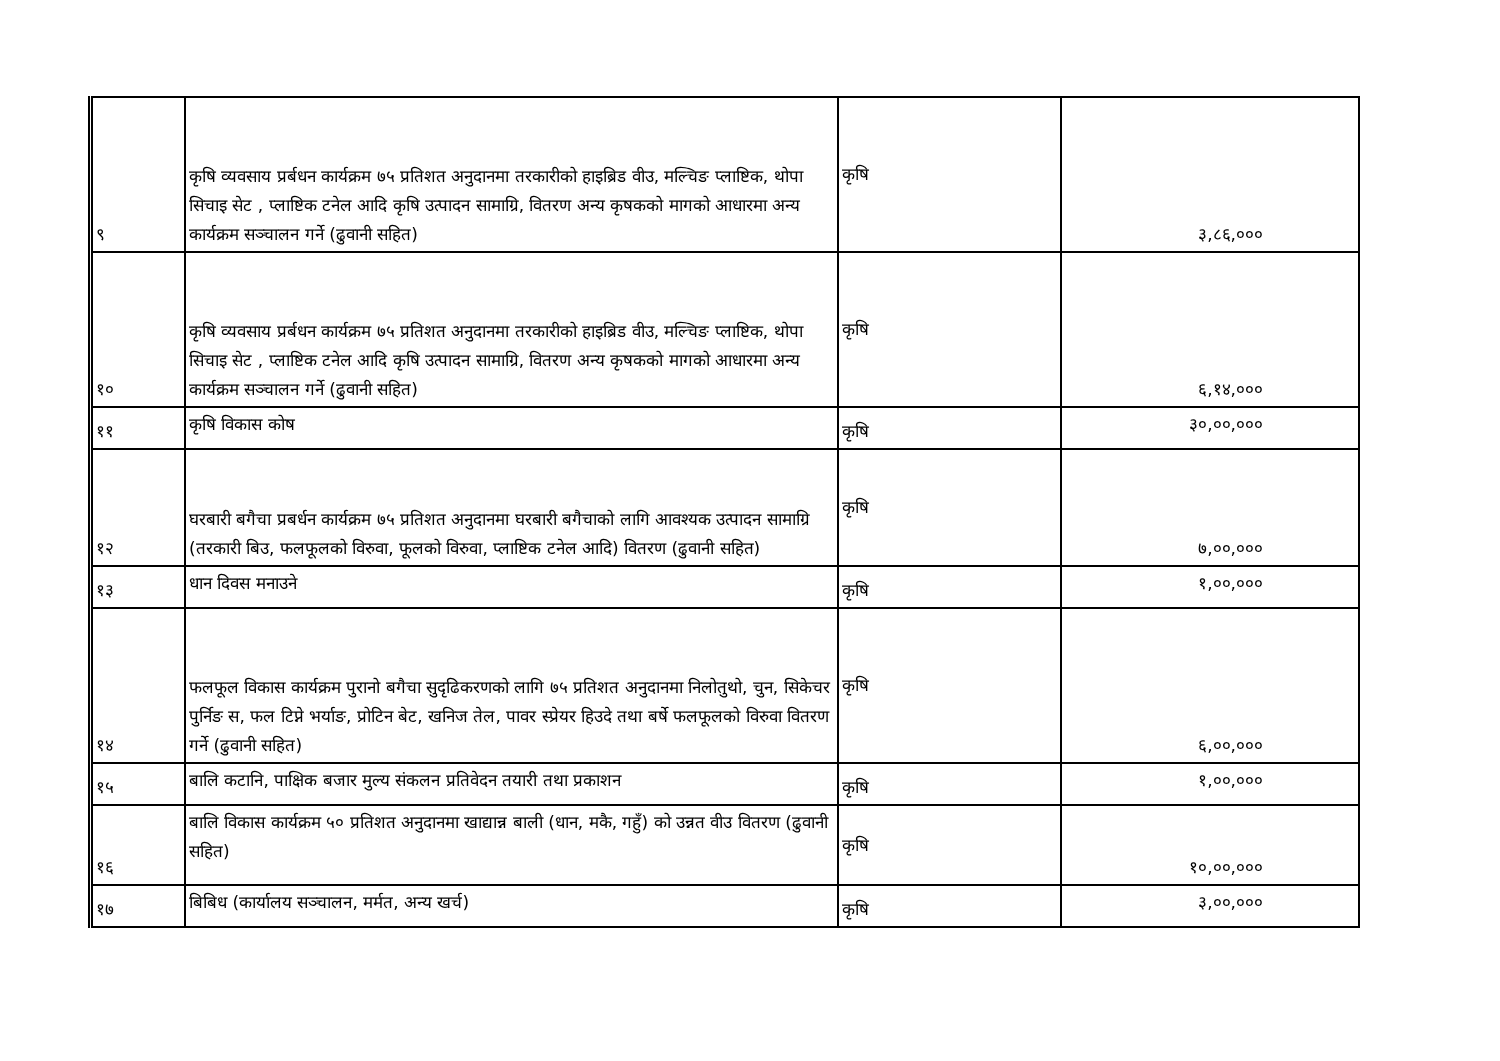| ९ | कृषि व्यवसाय प्रर्बधन कार्यक्रम ७५ प्रतिशत अनुदानमा तरकारीको हाइब्रिड वीउ, मल्चिङ प्लाष्टिक, थोपा सिचाइ सेट , प्लाष्टिक टनेल आदि कृषि उत्पादन सामाग्रि, वितरण अन्य कृषकको मागको आधारमा अन्य कार्यक्रम सञ्चालन गर्ने (ढुवानी सहित) | कृषि | ३,८६,००० |
| १० | कृषि व्यवसाय प्रर्बधन कार्यक्रम ७५ प्रतिशत अनुदानमा तरकारीको हाइब्रिड वीउ, मल्चिङ प्लाष्टिक, थोपा सिचाइ सेट , प्लाष्टिक टनेल आदि कृषि उत्पादन सामाग्रि, वितरण अन्य कृषकको मागको आधारमा अन्य कार्यक्रम सञ्चालन गर्ने (ढुवानी सहित) | कृषि | ६,१४,००० |
| ११ | कृषि विकास कोष | कृषि | ३०,००,००० |
| १२ | घरबारी बगैचा प्रबर्धन कार्यक्रम ७५ प्रतिशत अनुदानमा घरबारी बगैचाको लागि आवश्यक उत्पादन सामाग्रि (तरकारी बिउ, फलफूलको विरुवा, फूलको विरुवा, प्लाष्टिक टनेल आदि) वितरण (ढुवानी सहित) | कृषि | ७,००,००० |
| १३ | धान दिवस मनाउने | कृषि | १,००,००० |
| १४ | फलफूल विकास कार्यक्रम पुरानो बगैचा सुदृढिकरणको लागि ७५ प्रतिशत अनुदानमा निलोतुथो, चुन, सिकेचर पुर्निङ स, फल टिप्ने भर्याङ, प्रोटिन बेट, खनिज तेल, पावर स्प्रेयर हिउदे तथा बर्षे फलफूलको विरुवा वितरण गर्ने (ढुवानी सहित) | कृषि | ६,००,००० |
| १५ | बालि कटानि, पाक्षिक बजार मुल्य संकलन प्रतिवेदन तयारी तथा प्रकाशन | कृषि | १,००,००० |
| १६ | बालि विकास कार्यक्रम ५० प्रतिशत अनुदानमा खाद्यान्न बाली (धान, मकै, गहुँ) को उन्नत वीउ वितरण (ढुवानी सहित) | कृषि | १०,००,००० |
| १७ | बिबिध (कार्यालय सञ्चालन, मर्मत, अन्य खर्च) | कृषि | ३,००,००० |